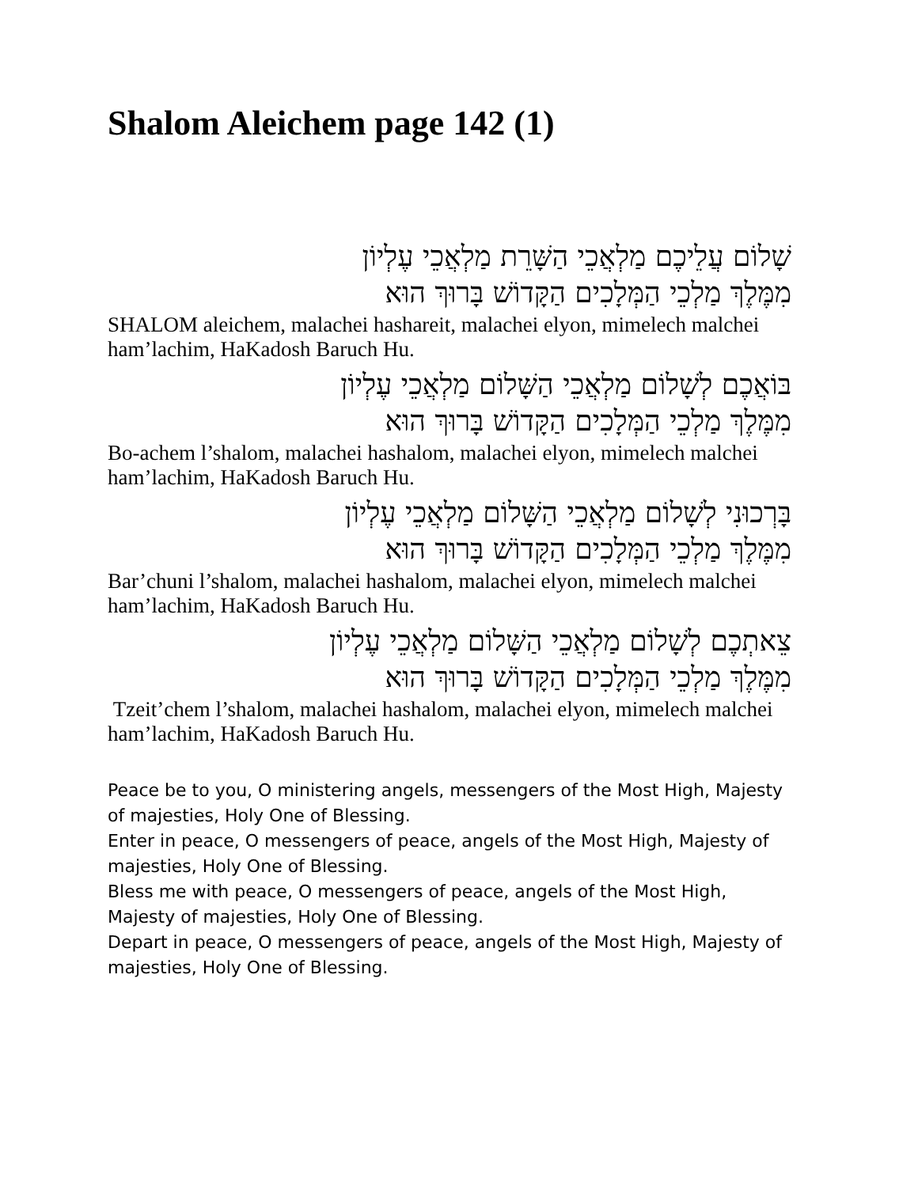Shalom Aleichem page 142 (1)
שָׁלוֹם עֲלֵיכֶם מַלְאֲכֵי הַשָּׁרֵת מַלְאֲכֵי עֶלְיוֹן
מִמֶּלֶךְ מַלְכֵי הַמְּלָכִים הַקָּדוֹשׁ בָּרוּךְ הוּא
SHALOM aleichem, malachei hashareit, malachei elyon, mimelech malchei ham’lachim, HaKadosh Baruch Hu.
בּוֹאֲכֶם לְשָׁלוֹם מַלְאֲכֵי הַשָּׁלוֹם מַלְאֲכֵי עֶלְיוֹן
מִמֶּלֶךְ מַלְכֵי הַמְּלָכִים הַקָּדוֹשׁ בָּרוּךְ הוּא
Bo-achem l’shalom, malachei hashalom, malachei elyon, mimelech malchei ham’lachim, HaKadosh Baruch Hu.
בָּרְכוּנִי לְשָׁלוֹם מַלְאֲכֵי הַשָּׁלוֹם מַלְאֲכֵי עֶלְיוֹן
מִמֶּלֶךְ מַלְכֵי הַמְּלָכִים הַקָּדוֹשׁ בָּרוּךְ הוּא
Bar’chuni l’shalom, malachei hashalom, malachei elyon, mimelech malchei ham’lachim, HaKadosh Baruch Hu.
צֵאתְכֶם לְשָׁלוֹם מַלְאֲכֵי הַשָּׁלוֹם מַלְאֲכֵי עֶלְיוֹן
מִמֶּלֶךְ מַלְכֵי הַמְּלָכִים הַקָּדוֹשׁ בָּרוּךְ הוּא
Tzeit’chem l’shalom, malachei hashalom, malachei elyon, mimelech malchei ham’lachim, HaKadosh Baruch Hu.
Peace be to you, O ministering angels, messengers of the Most High, Majesty of majesties, Holy One of Blessing.
Enter in peace, O messengers of peace, angels of the Most High, Majesty of majesties, Holy One of Blessing.
Bless me with peace, O messengers of peace, angels of the Most High, Majesty of majesties, Holy One of Blessing.
Depart in peace, O messengers of peace, angels of the Most High, Majesty of majesties, Holy One of Blessing.